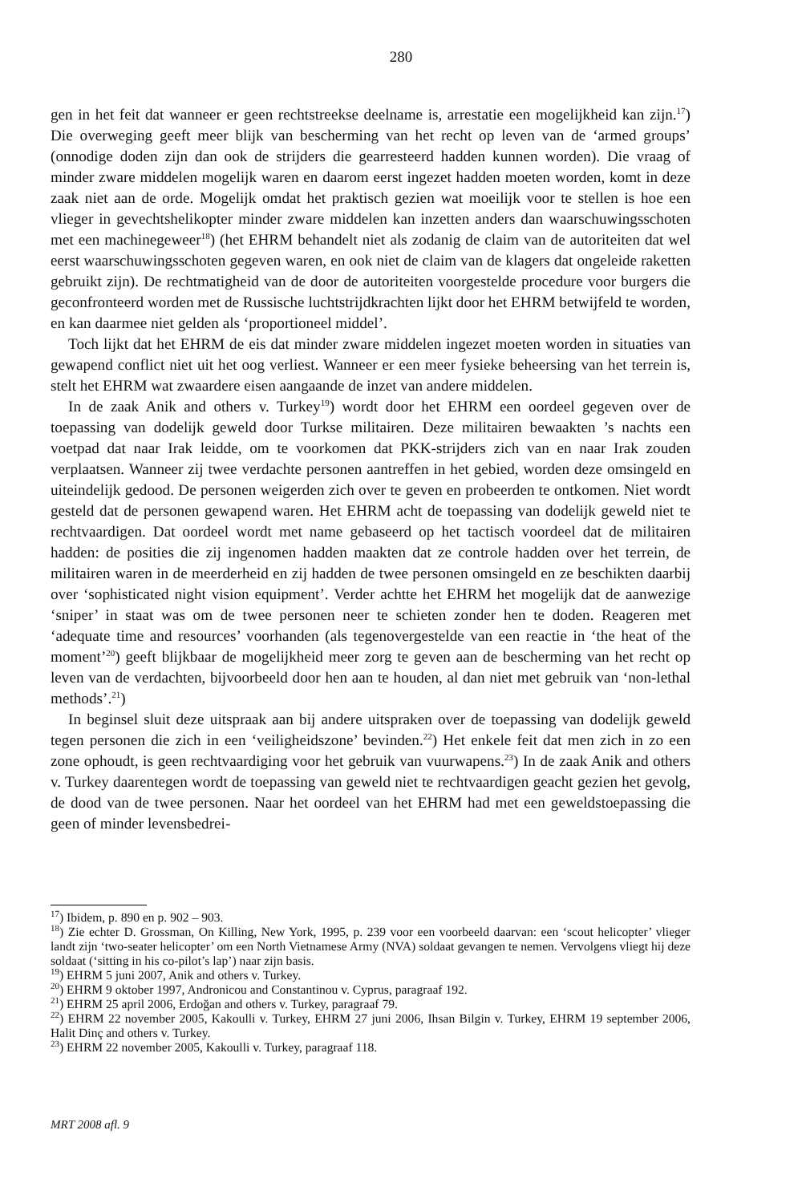280
gen in het feit dat wanneer er geen rechtstreekse deelname is, arrestatie een mogelijkheid kan zijn.<sup>17</sup>) Die overweging geeft meer blijk van bescherming van het recht op leven van de ‘armed groups’ (onnodige doden zijn dan ook de strijders die gearresteerd hadden kunnen worden). Die vraag of minder zware middelen mogelijk waren en daarom eerst ingezet hadden moeten worden, komt in deze zaak niet aan de orde. Mogelijk omdat het praktisch gezien wat moeilijk voor te stellen is hoe een vlieger in gevechtshelikopter minder zware middelen kan inzetten anders dan waarschuwingsschoten met een machinegeweer<sup>18</sup>) (het EHRM behandelt niet als zodanig de claim van de autoriteiten dat wel eerst waarschuwingsschoten gegeven waren, en ook niet de claim van de klagers dat ongeleide raketten gebruikt zijn). De rechtmatigheid van de door de autoriteiten voorgestelde procedure voor burgers die geconfronteerd worden met de Russische luchtstrijdkrachten lijkt door het EHRM betwijfeld te worden, en kan daarmee niet gelden als ‘proportioneel middel’.
Toch lijkt dat het EHRM de eis dat minder zware middelen ingezet moeten worden in situaties van gewapend conflict niet uit het oog verliest. Wanneer er een meer fysieke beheersing van het terrein is, stelt het EHRM wat zwaardere eisen aangaande de inzet van andere middelen.
In de zaak Anik and others v. Turkey<sup>19</sup>) wordt door het EHRM een oordeel gegeven over de toepassing van dodelijk geweld door Turkse militairen. Deze militairen bewaakten ’s nachts een voetpad dat naar Irak leidde, om te voorkomen dat PKK-strijders zich van en naar Irak zouden verplaatsen. Wanneer zij twee verdachte personen aantreffen in het gebied, worden deze omsingeld en uiteindelijk gedood. De personen weigerden zich over te geven en probeerden te ontkomen. Niet wordt gesteld dat de personen gewapend waren. Het EHRM acht de toepassing van dodelijk geweld niet te rechtvaardigen. Dat oordeel wordt met name gebaseerd op het tactisch voordeel dat de militairen hadden: de posities die zij ingenomen hadden maakten dat ze controle hadden over het terrein, de militairen waren in de meerderheid en zij hadden de twee personen omsingeld en ze beschikten daarbij over ‘sophisticated night vision equipment’. Verder achtte het EHRM het mogelijk dat de aanwezige ‘sniper’ in staat was om de twee personen neer te schieten zonder hen te doden. Reageren met ‘adequate time and resources’ voorhanden (als tegenovergestelde van een reactie in ‘the heat of the moment’<sup>20</sup>) geeft blijkbaar de mogelijkheid meer zorg te geven aan de bescherming van het recht op leven van de verdachten, bijvoorbeeld door hen aan te houden, al dan niet met gebruik van ‘non-lethal methods’.<sup>21</sup>)
In beginsel sluit deze uitspraak aan bij andere uitspraken over de toepassing van dodelijk geweld tegen personen die zich in een ‘veiligheidszone’ bevinden.<sup>22</sup>) Het enkele feit dat men zich in zo een zone ophoudt, is geen rechtvaardiging voor het gebruik van vuurwapens.<sup>23</sup>) In de zaak Anik and others v. Turkey daarentegen wordt de toepassing van geweld niet te rechtvaardigen geacht gezien het gevolg, de dood van de twee personen. Naar het oordeel van het EHRM had met een geweldstoepassing die geen of minder levensbedrei-
<sup>17</sup>) Ibidem, p. 890 en p. 902 – 903.
<sup>18</sup>) Zie echter D. Grossman, On Killing, New York, 1995, p. 239 voor een voorbeeld daarvan: een ‘scout helicopter’ vlieger landt zijn ‘two-seater helicopter’ om een North Vietnamese Army (NVA) soldaat gevangen te nemen. Vervolgens vliegt hij deze soldaat (‘sitting in his co-pilot’s lap’) naar zijn basis.
<sup>19</sup>) EHRM 5 juni 2007, Anik and others v. Turkey.
<sup>20</sup>) EHRM 9 oktober 1997, Andronicou and Constantinou v. Cyprus, paragraaf 192.
<sup>21</sup>) EHRM 25 april 2006, Erdoğan and others v. Turkey, paragraaf 79.
<sup>22</sup>) EHRM 22 november 2005, Kakoulli v. Turkey, EHRM 27 juni 2006, Ihsan Bilgin v. Turkey, EHRM 19 september 2006, Halit Dinç and others v. Turkey.
<sup>23</sup>) EHRM 22 november 2005, Kakoulli v. Turkey, paragraaf 118.
MRT 2008 afl. 9